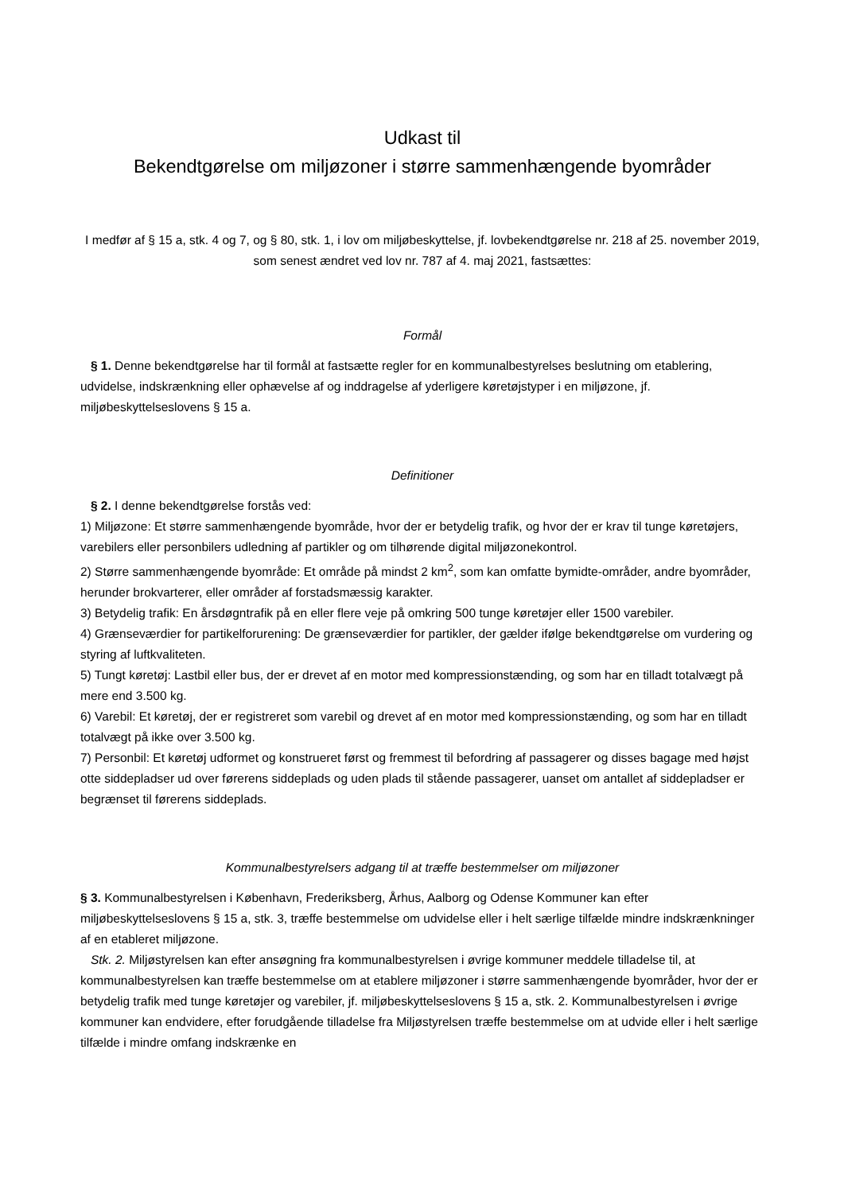Udkast til
Bekendtgørelse om miljøzoner i større sammenhængende byområder
I medfør af § 15 a, stk. 4 og 7, og § 80, stk. 1, i lov om miljøbeskyttelse, jf. lovbekendtgørelse nr. 218 af 25. november 2019, som senest ændret ved lov nr. 787 af 4. maj 2021, fastsættes:
Formål
§ 1. Denne bekendtgørelse har til formål at fastsætte regler for en kommunalbestyrelses beslutning om etablering, udvidelse, indskrænkning eller ophævelse af og inddragelse af yderligere køretøjstyper i en miljøzone, jf. miljøbeskyttelseslovens § 15 a.
Definitioner
§ 2. I denne bekendtgørelse forstås ved:
1) Miljøzone: Et større sammenhængende byområde, hvor der er betydelig trafik, og hvor der er krav til tunge køretøjers, varebilers eller personbilers udledning af partikler og om tilhørende digital miljøzonekontrol.
2) Større sammenhængende byområde: Et område på mindst 2 km<sup>2</sup>, som kan omfatte bymidte-områder, andre byområder, herunder brokvarterer, eller områder af forstadsmæssig karakter.
3) Betydelig trafik: En årsdøgntrafik på en eller flere veje på omkring 500 tunge køretøjer eller 1500 varebiler.
4) Grænseværdier for partikelforurening: De grænseværdier for partikler, der gælder ifølge bekendtgørelse om vurdering og styring af luftkvaliteten.
5) Tungt køretøj: Lastbil eller bus, der er drevet af en motor med kompressionstænding, og som har en tilladt totalvægt på mere end 3.500 kg.
6) Varebil: Et køretøj, der er registreret som varebil og drevet af en motor med kompressionstænding, og som har en tilladt totalvægt på ikke over 3.500 kg.
7) Personbil: Et køretøj udformet og konstrueret først og fremmest til befordring af passagerer og disses bagage med højst otte siddepladser ud over førerens siddeplads og uden plads til stående passagerer, uanset om antallet af siddepladser er begrænset til førerens siddeplads.
Kommunalbestyrelsers adgang til at træffe bestemmelser om miljøzoner
§ 3. Kommunalbestyrelsen i København, Frederiksberg, Århus, Aalborg og Odense Kommuner kan efter miljøbeskyttelseslovens § 15 a, stk. 3, træffe bestemmelse om udvidelse eller i helt særlige tilfælde mindre indskrænkninger af en etableret miljøzone.
Stk. 2. Miljøstyrelsen kan efter ansøgning fra kommunalbestyrelsen i øvrige kommuner meddele tilladelse til, at kommunalbestyrelsen kan træffe bestemmelse om at etablere miljøzoner i større sammenhængende byområder, hvor der er betydelig trafik med tunge køretøjer og varebiler, jf. miljøbeskyttelseslovens § 15 a, stk. 2. Kommunalbestyrelsen i øvrige kommuner kan endvidere, efter forudgående tilladelse fra Miljøstyrelsen træffe bestemmelse om at udvide eller i helt særlige tilfælde i mindre omfang indskrænke en